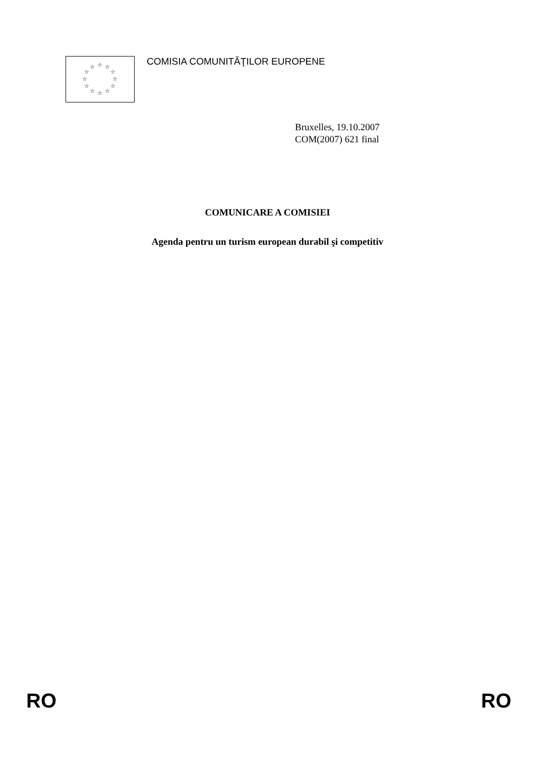☆
☆
☆
☆
☆
☆
☆
☆
☆
☆
☆
☆
COMISIA COMUNITĂŢILOR EUROPENE
Bruxelles, 19.10.2007
COM(2007) 621 final
COMUNICARE A COMISIEI
Agenda pentru un turism european durabil şi competitiv
RO RO